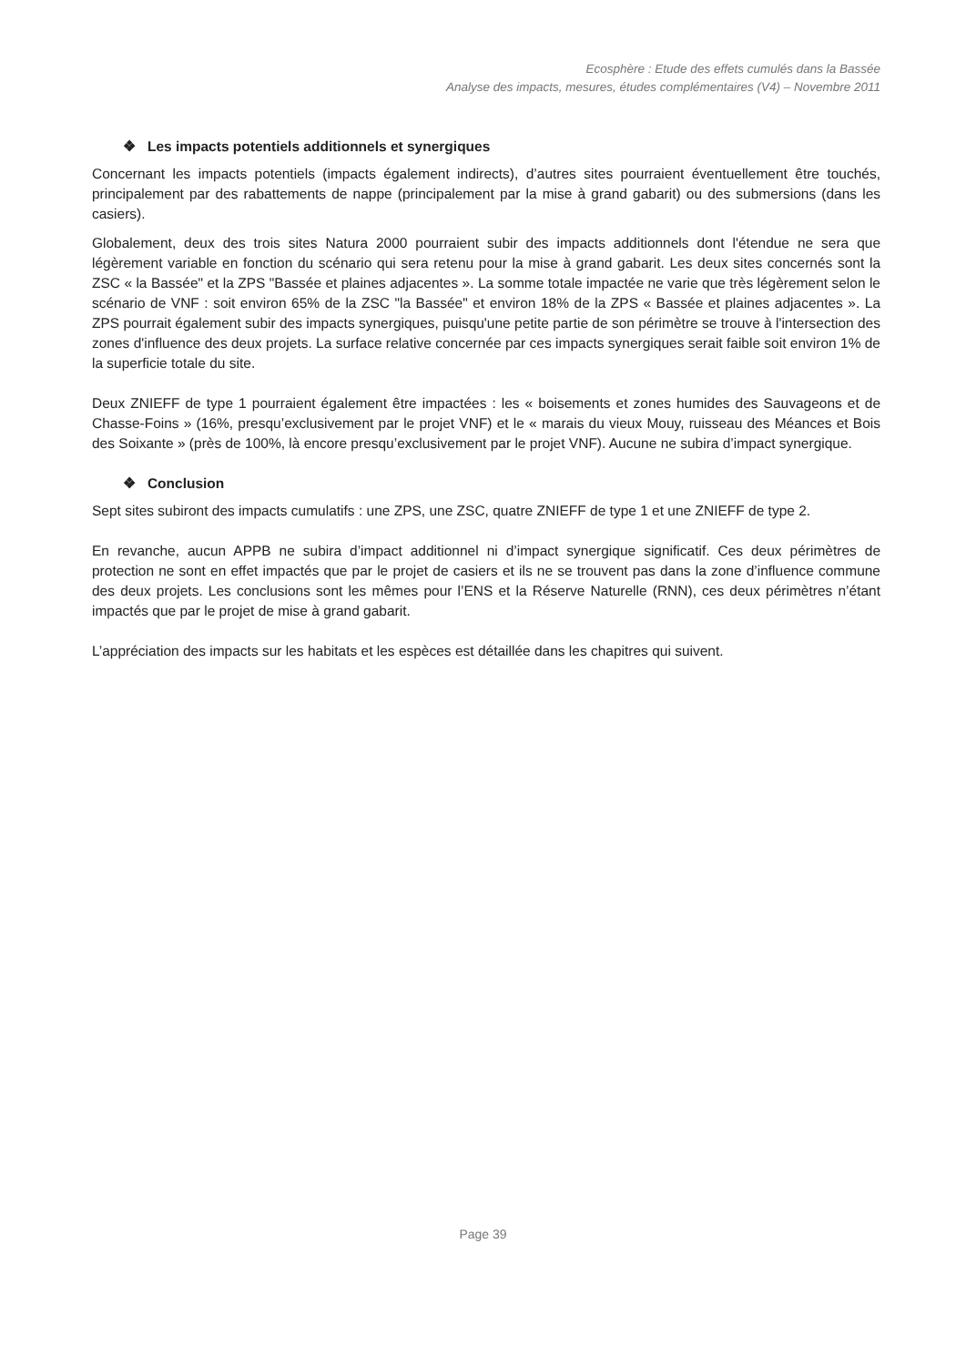Ecosphère : Etude des effets cumulés dans la Bassée
Analyse des impacts, mesures, études complémentaires (V4) – Novembre 2011
❖ Les impacts potentiels additionnels et synergiques
Concernant les impacts potentiels (impacts également indirects), d’autres sites pourraient éventuellement être touchés, principalement par des rabattements de nappe (principalement par la mise à grand gabarit) ou des submersions (dans les casiers).
Globalement, deux des trois sites Natura 2000 pourraient subir des impacts additionnels dont l'étendue ne sera que légèrement variable en fonction du scénario qui sera retenu pour la mise à grand gabarit. Les deux sites concernés sont la ZSC « la Bassée" et la ZPS "Bassée et plaines adjacentes ». La somme totale impactée ne varie que très légèrement selon le scénario de VNF : soit environ 65% de la ZSC "la Bassée" et environ 18% de la ZPS « Bassée et plaines adjacentes ». La ZPS pourrait également subir des impacts synergiques, puisqu'une petite partie de son périmètre se trouve à l'intersection des zones d'influence des deux projets. La surface relative concernée par ces impacts synergiques serait faible soit environ 1% de la superficie totale du site.
Deux ZNIEFF de type 1 pourraient également être impactées : les « boisements et zones humides des Sauvageons et de Chasse-Foins » (16%, presqu’exclusivement par le projet VNF) et le « marais du vieux Mouy, ruisseau des Méances et Bois des Soixante » (près de 100%, là encore presqu’exclusivement par le projet VNF). Aucune ne subira d’impact synergique.
❖ Conclusion
Sept sites subiront des impacts cumulatifs : une ZPS, une ZSC, quatre ZNIEFF de type 1 et une ZNIEFF de type 2.
En revanche, aucun APPB ne subira d’impact additionnel ni d’impact synergique significatif. Ces deux périmètres de protection ne sont en effet impactés que par le projet de casiers et ils ne se trouvent pas dans la zone d’influence commune des deux projets. Les conclusions sont les mêmes pour l’ENS et la Réserve Naturelle (RNN), ces deux périmètres n’étant impactés que par le projet de mise à grand gabarit.
L’appréciation des impacts sur les habitats et les espèces est détaillée dans les chapitres qui suivent.
Page 39